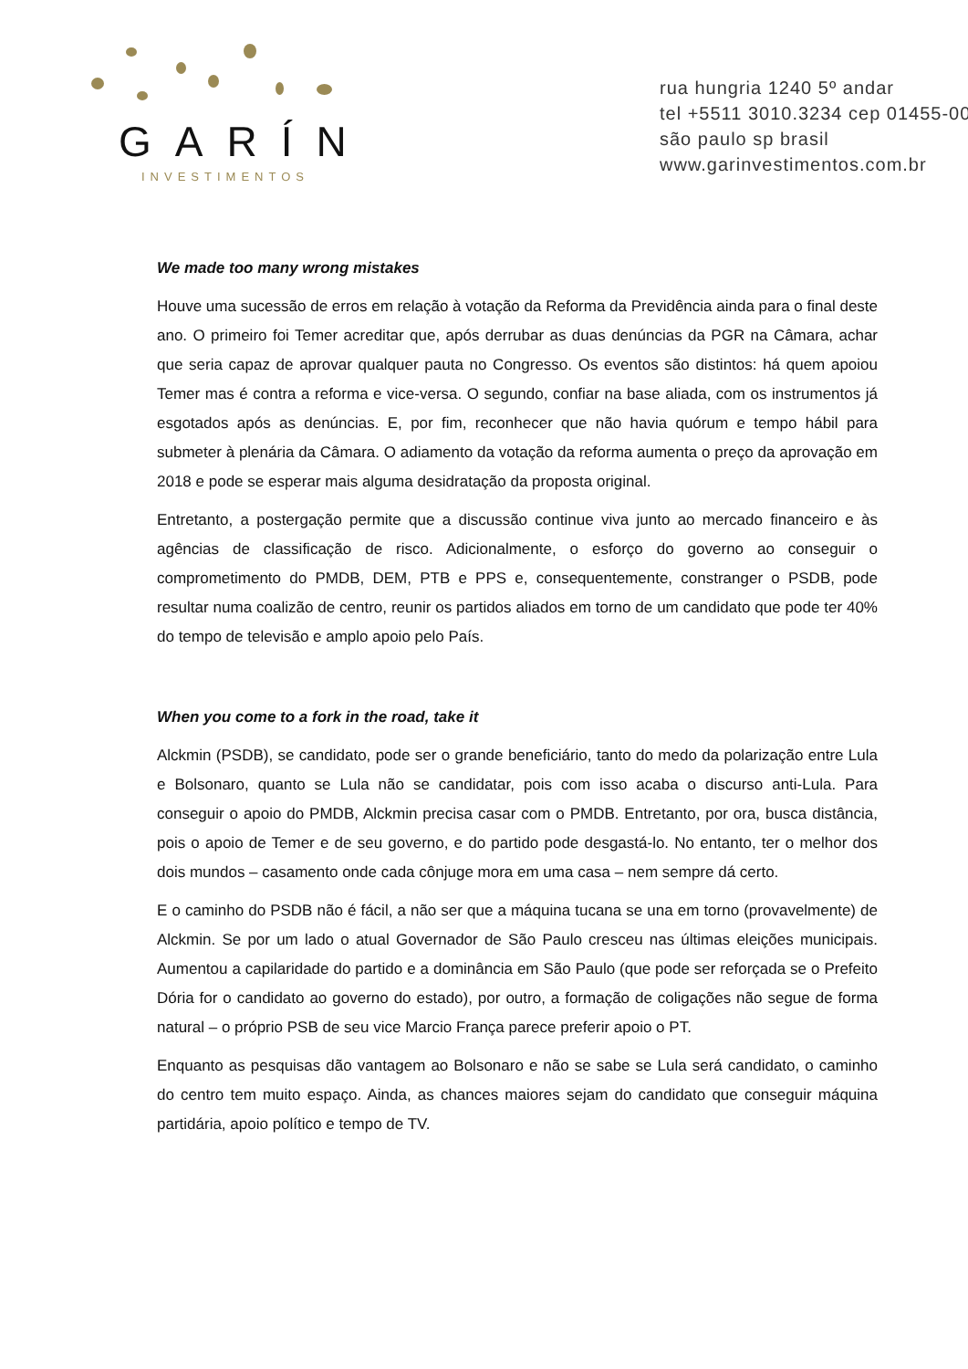GARÍN
INVESTIMENTOS
rua hungria 1240 5º andar
tel +5511 3010.3234 cep 01455-00
são paulo sp brasil
www.garinvestimentos.com.br
We made too many wrong mistakes
Houve uma sucessão de erros em relação à votação da Reforma da Previdência ainda para o final deste ano. O primeiro foi Temer acreditar que, após derrubar as duas denúncias da PGR na Câmara, achar que seria capaz de aprovar qualquer pauta no Congresso. Os eventos são distintos: há quem apoiou Temer mas é contra a reforma e vice-versa. O segundo, confiar na base aliada, com os instrumentos já esgotados após as denúncias. E, por fim, reconhecer que não havia quórum e tempo hábil para submeter à plenária da Câmara. O adiamento da votação da reforma aumenta o preço da aprovação em 2018 e pode se esperar mais alguma desidratação da proposta original.
Entretanto, a postergação permite que a discussão continue viva junto ao mercado financeiro e às agências de classificação de risco. Adicionalmente, o esforço do governo ao conseguir o comprometimento do PMDB, DEM, PTB e PPS e, consequentemente, constranger o PSDB, pode resultar numa coalizão de centro, reunir os partidos aliados em torno de um candidato que pode ter 40% do tempo de televisão e amplo apoio pelo País.
When you come to a fork in the road, take it
Alckmin (PSDB), se candidato, pode ser o grande beneficiário, tanto do medo da polarização entre Lula e Bolsonaro, quanto se Lula não se candidatar, pois com isso acaba o discurso anti-Lula. Para conseguir o apoio do PMDB, Alckmin precisa casar com o PMDB. Entretanto, por ora, busca distância, pois o apoio de Temer e de seu governo, e do partido pode desgastá-lo. No entanto, ter o melhor dos dois mundos – casamento onde cada cônjuge mora em uma casa – nem sempre dá certo.
E o caminho do PSDB não é fácil, a não ser que a máquina tucana se una em torno (provavelmente) de Alckmin. Se por um lado o atual Governador de São Paulo cresceu nas últimas eleições municipais. Aumentou a capilaridade do partido e a dominância em São Paulo (que pode ser reforçada se o Prefeito Dória for o candidato ao governo do estado), por outro, a formação de coligações não segue de forma natural – o próprio PSB de seu vice Marcio França parece preferir apoio o PT.
Enquanto as pesquisas dão vantagem ao Bolsonaro e não se sabe se Lula será candidato, o caminho do centro tem muito espaço. Ainda, as chances maiores sejam do candidato que conseguir máquina partidária, apoio político e tempo de TV.